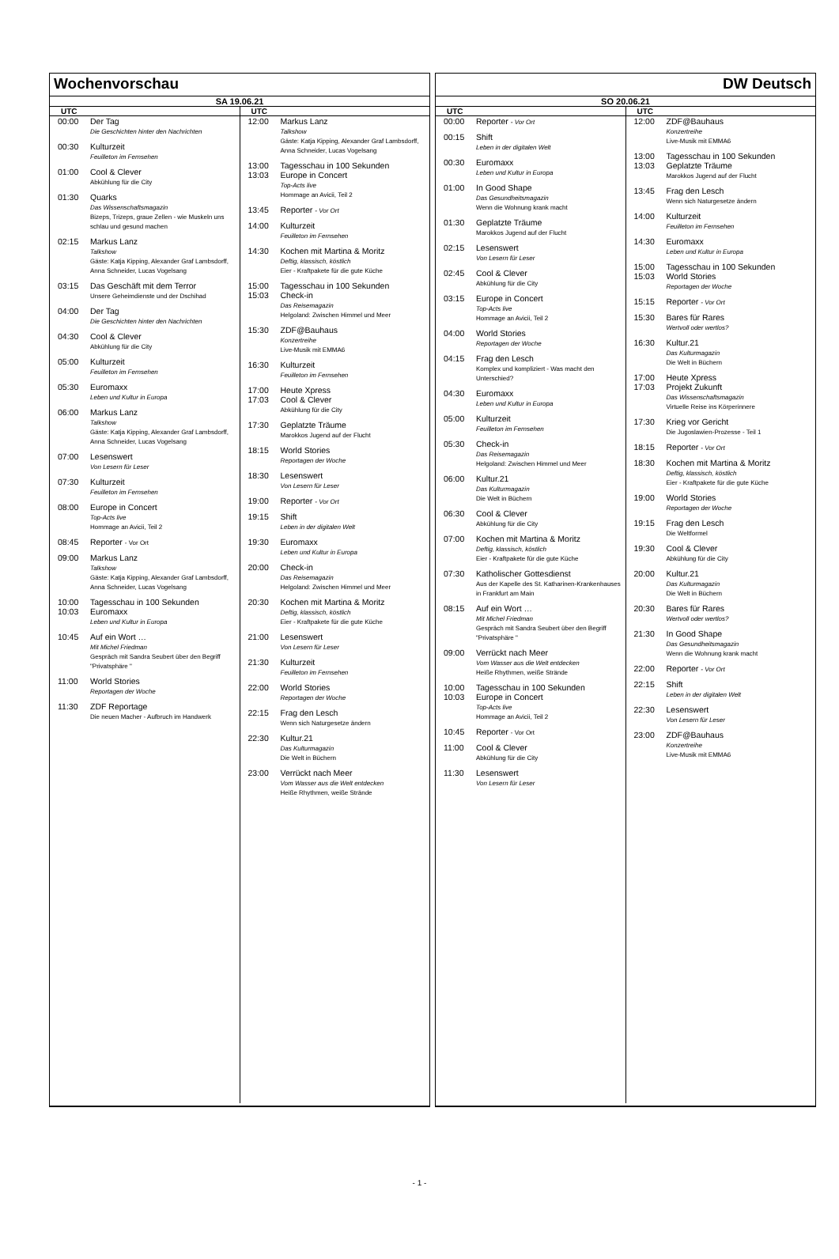Wochenvorschau
SA 19.06.21
UTC
00:00 Der Tag
Die Geschichten hinter den Nachrichten
00:30 Kulturzeit
Feuilleton im Fernsehen
01:00 Cool & Clever
Abkühlung für die City
01:30 Quarks
Das Wissenschaftsmagazin
Bizeps, Trizeps, graue Zellen - wie Muskeln uns schlau und gesund machen
02:15 Markus Lanz
Talkshow
Gäste: Katja Kipping, Alexander Graf Lambsdorff, Anna Schneider, Lucas Vogelsang
03:15 Das Geschäft mit dem Terror
Unsere Geheimdienste und der Dschihad
04:00 Der Tag
Die Geschichten hinter den Nachrichten
04:30 Cool & Clever
Abkühlung für die City
05:00 Kulturzeit
Feuilleton im Fernsehen
05:30 Euromaxx
Leben und Kultur in Europa
06:00 Markus Lanz
Talkshow
Gäste: Katja Kipping, Alexander Graf Lambsdorff, Anna Schneider, Lucas Vogelsang
07:00 Lesenswert
Von Lesern für Leser
07:30 Kulturzeit
Feuilleton im Fernsehen
08:00 Europe in Concert
Top-Acts live
Hommage an Avicii, Teil 2
08:45 Reporter - Vor Ort
09:00 Markus Lanz
Talkshow
Gäste: Katja Kipping, Alexander Graf Lambsdorff, Anna Schneider, Lucas Vogelsang
10:00
10:03
Tagesschau in 100 Sekunden
Euromaxx
Leben und Kultur in Europa
10:45 Auf ein Wort …
Mit Michel Friedman
Gespräch mit Sandra Seubert über den Begriff "Privatsphäre "
11:00 World Stories
Reportagen der Woche
11:30 ZDF Reportage
Die neuen Macher - Aufbruch im Handwerk
UTC
12:00 Markus Lanz
Talkshow
Gäste: Katja Kipping, Alexander Graf Lambsdorff, Anna Schneider, Lucas Vogelsang
13:00
13:03
Tagesschau in 100 Sekunden
Europe in Concert
Top-Acts live
Hommage an Avicii, Teil 2
13:45 Reporter - Vor Ort
14:00 Kulturzeit
Feuilleton im Fernsehen
14:30 Kochen mit Martina & Moritz
Deftig, klassisch, köstlich
Eier - Kraftpakete für die gute Küche
15:00
15:03
Tagesschau in 100 Sekunden
Check-in
Das Reisemagazin
Helgoland: Zwischen Himmel und Meer
15:30 ZDF@Bauhaus
Konzertreihe
Live-Musik mit EMMA6
16:30 Kulturzeit
Feuilleton im Fernsehen
17:00
17:03
Heute Xpress
Cool & Clever
Abkühlung für die City
17:30 Geplatzte Träume
Marokkos Jugend auf der Flucht
18:15 World Stories
Reportagen der Woche
18:30 Lesenswert
Von Lesern für Leser
19:00 Reporter - Vor Ort
19:15 Shift
Leben in der digitalen Welt
19:30 Euromaxx
Leben und Kultur in Europa
20:00 Check-in
Das Reisemagazin
Helgoland: Zwischen Himmel und Meer
20:30 Kochen mit Martina & Moritz
Deftig, klassisch, köstlich
Eier - Kraftpakete für die gute Küche
21:00 Lesenswert
Von Lesern für Leser
21:30 Kulturzeit
Feuilleton im Fernsehen
22:00 World Stories
Reportagen der Woche
22:15 Frag den Lesch
Wenn sich Naturgesetze ändern
22:30 Kultur.21
Das Kulturmagazin
Die Welt in Büchern
23:00 Verrückt nach Meer
Vom Wasser aus die Welt entdecken
Heiße Rhythmen, weiße Strände
DW Deutsch
SO 20.06.21
UTC
00:00 Reporter - Vor Ort
00:15 Shift
Leben in der digitalen Welt
00:30 Euromaxx
Leben und Kultur in Europa
01:00 In Good Shape
Das Gesundheitsmagazin
Wenn die Wohnung krank macht
01:30 Geplatzte Träume
Marokkos Jugend auf der Flucht
02:15 Lesenswert
Von Lesern für Leser
02:45 Cool & Clever
Abkühlung für die City
03:15 Europe in Concert
Top-Acts live
Hommage an Avicii, Teil 2
04:00 World Stories
Reportagen der Woche
04:15 Frag den Lesch
Komplex und kompliziert - Was macht den Unterschied?
04:30 Euromaxx
Leben und Kultur in Europa
05:00 Kulturzeit
Feuilleton im Fernsehen
05:30 Check-in
Das Reisemagazin
Helgoland: Zwischen Himmel und Meer
06:00 Kultur.21
Das Kulturmagazin
Die Welt in Büchern
06:30 Cool & Clever
Abkühlung für die City
07:00 Kochen mit Martina & Moritz
Deftig, klassisch, köstlich
Eier - Kraftpakete für die gute Küche
07:30 Katholischer Gottesdienst
Aus der Kapelle des St. Katharinen-Krankenhauses in Frankfurt am Main
08:15 Auf ein Wort …
Mit Michel Friedman
Gespräch mit Sandra Seubert über den Begriff "Privatsphäre "
09:00 Verrückt nach Meer
Vom Wasser aus die Welt entdecken
Heiße Rhythmen, weiße Strände
10:00
10:03
Tagesschau in 100 Sekunden
Europe in Concert
Top-Acts live
Hommage an Avicii, Teil 2
10:45 Reporter - Vor Ort
11:00 Cool & Clever
Abkühlung für die City
11:30 Lesenswert
Von Lesern für Leser
UTC
12:00 ZDF@Bauhaus
Konzertreihe
Live-Musik mit EMMA6
13:00
13:03
Tagesschau in 100 Sekunden
Geplatzte Träume
Marokkos Jugend auf der Flucht
13:45 Frag den Lesch
Wenn sich Naturgesetze ändern
14:00 Kulturzeit
Feuilleton im Fernsehen
14:30 Euromaxx
Leben und Kultur in Europa
15:00
15:03
Tagesschau in 100 Sekunden
World Stories
Reportagen der Woche
15:15 Reporter - Vor Ort
15:30 Bares für Rares
Wertvoll oder wertlos?
16:30 Kultur.21
Das Kulturmagazin
Die Welt in Büchern
17:00
17:03
Heute Xpress
Projekt Zukunft
Das Wissenschaftsmagazin
Virtuelle Reise ins Körperinnere
17:30 Krieg vor Gericht
Die Jugoslawien-Prozesse - Teil 1
18:15 Reporter - Vor Ort
18:30 Kochen mit Martina & Moritz
Deftig, klassisch, köstlich
Eier - Kraftpakete für die gute Küche
19:00 World Stories
Reportagen der Woche
19:15 Frag den Lesch
Die Weltformel
19:30 Cool & Clever
Abkühlung für die City
20:00 Kultur.21
Das Kulturmagazin
Die Welt in Büchern
20:30 Bares für Rares
Wertvoll oder wertlos?
21:30 In Good Shape
Das Gesundheitsmagazin
Wenn die Wohnung krank macht
22:00 Reporter - Vor Ort
22:15 Shift
Leben in der digitalen Welt
22:30 Lesenswert
Von Lesern für Leser
23:00 ZDF@Bauhaus
Konzertreihe
Live-Musik mit EMMA6
- 1 -